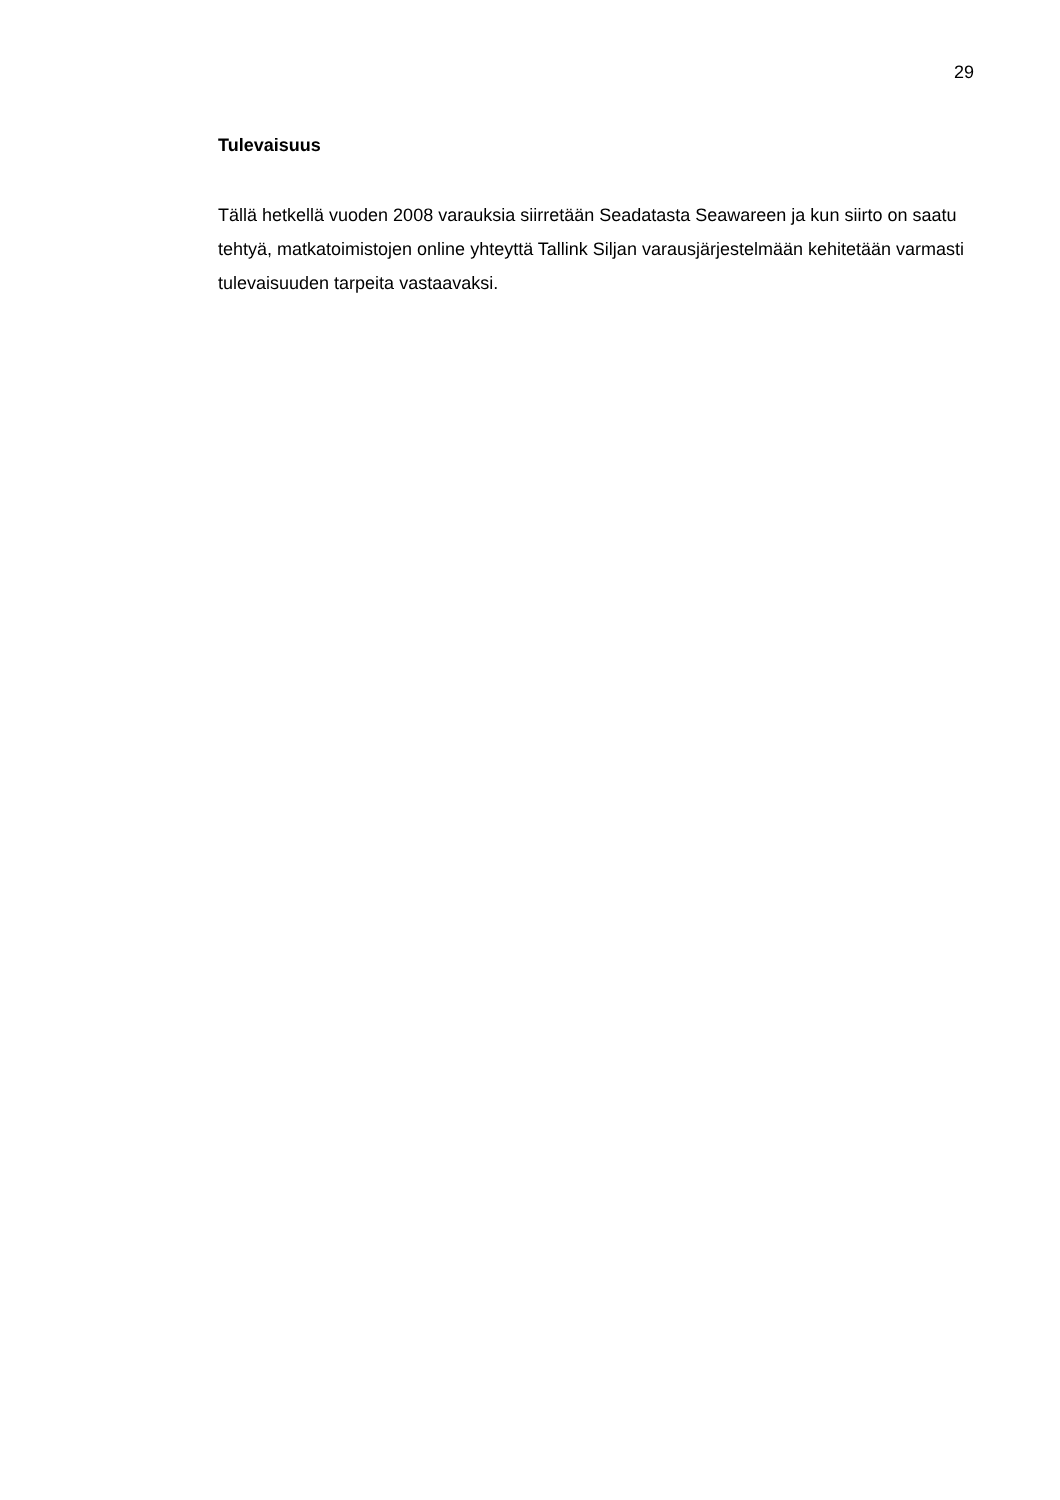29
Tulevaisuus
Tällä hetkellä vuoden 2008 varauksia siirretään Seadatasta Seawareen ja kun siirto on saatu tehtyä, matkatoimistojen online yhteyttä Tallink Siljan varausjärjestelmään kehitetään varmasti tulevaisuuden tarpeita vastaavaksi.